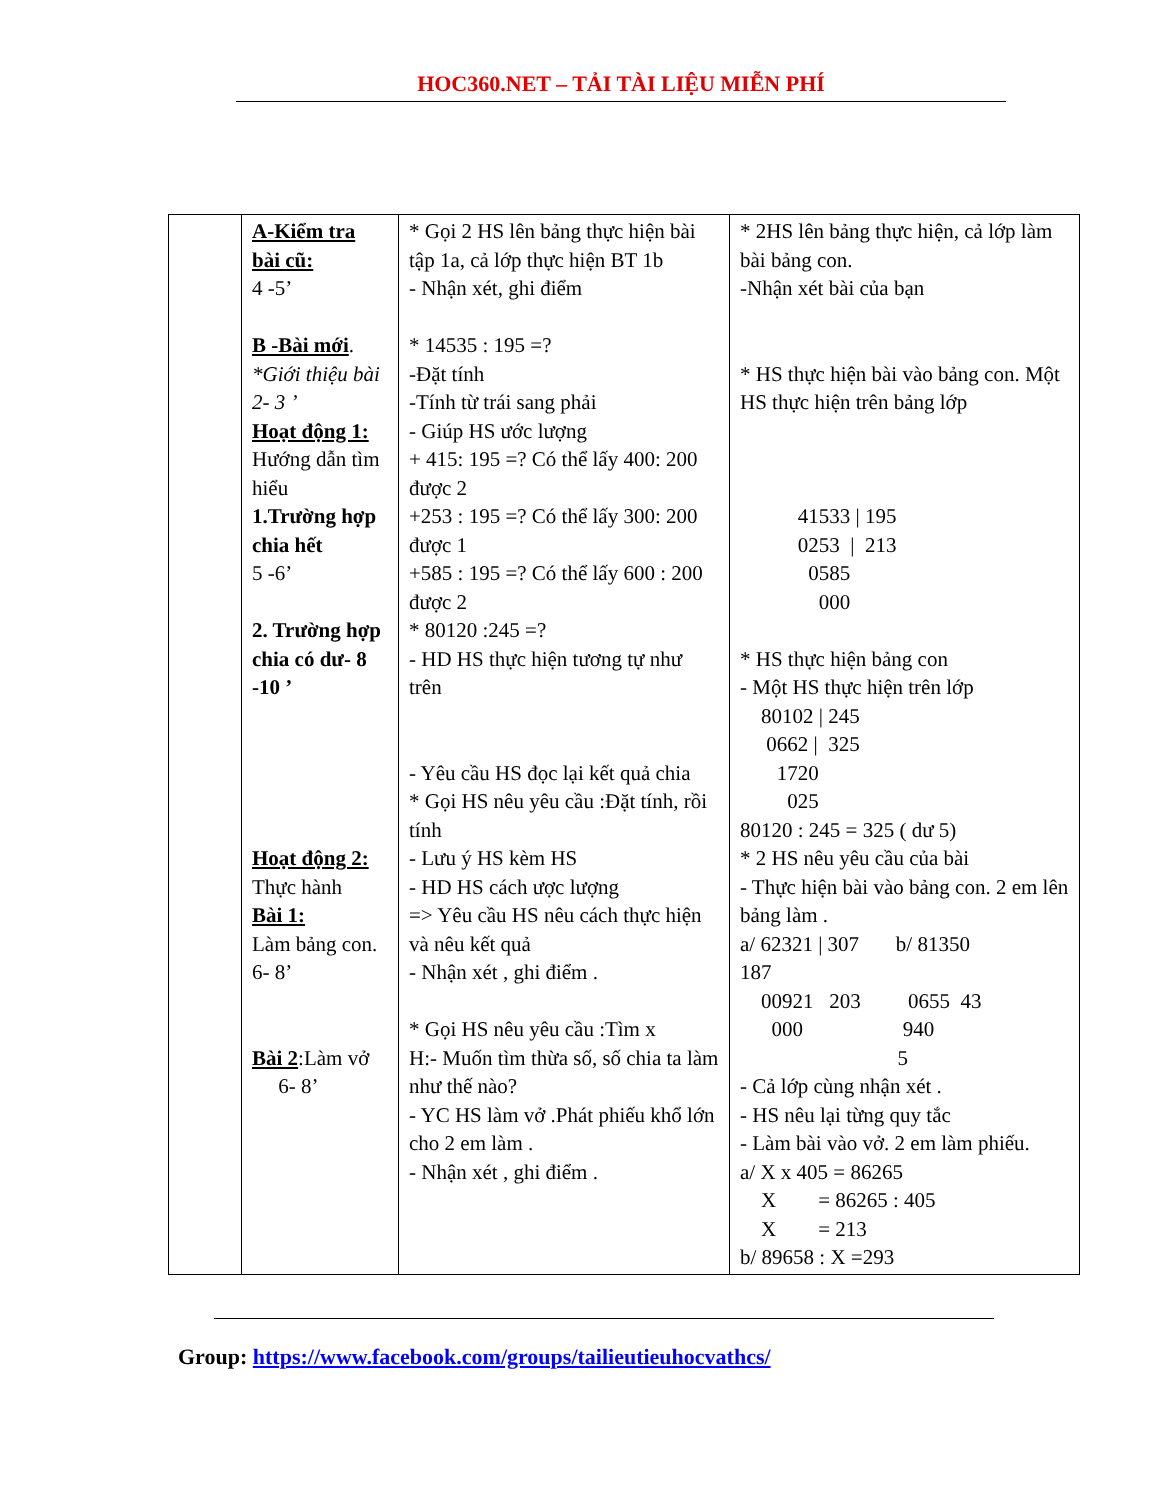HOC360.NET – TẢI TÀI LIỆU MIỄN PHÍ
| | A-Kiểm tra bài cũ: 4 -5’ B -Bài mới . *Giới thiệu bài 2- 3 ’ Hoạt động 1: Hướng dẫn tìm hiểu 1.Trường hợp chia hết 5 -6’ 2. Trường hợp chia có dư- 8 -10 ’ Hoạt động 2: Thực hành Bài 1: Làm bảng con. 6- 8’ Bài 2 :Làm vở 6- 8’ | * Gọi 2 HS lên bảng thực hiện bài tập 1a, cả lớp thực hiện BT 1b - Nhận xét, ghi điểm * 14535 : 195 =? -Đặt tính -Tính từ trái sang phải - Giúp HS ước lượng + 415: 195 =? Có thể lấy 400: 200 được 2 +253 : 195 =? Có thể lấy 300: 200 được 1 +585 : 195 =? Có thể lấy 600 : 200 được 2 * 80120 :245 =? - HD HS thực hiện tương tự như trên - Yêu cầu HS đọc lại kết quả chia * Gọi HS nêu yêu cầu :Đặt tính, rồi tính - Lưu ý HS kèm HS - HD HS cách ược lượng => Yêu cầu HS nêu cách thực hiện và nêu kết quả - Nhận xét , ghi điểm . * Gọi HS nêu yêu cầu :Tìm x H:- Muốn tìm thừa số, số chia ta làm như thế nào? - YC HS làm vở .Phát phiếu khổ lớn cho 2 em làm . - Nhận xét , ghi điểm . | * 2HS lên bảng thực hiện, cả lớp làm bài bảng con. -Nhận xét bài của bạn * HS thực hiện bài vào bảng con. Một HS thực hiện trên bảng lớp 41533 / 195 0253 / 213 0585 000 * HS thực hiện bảng con - Một HS thực hiện trên lớp 80102 / 245 0662 / 325 1720 025 80120 : 245 = 325 ( dư 5) * 2 HS nêu yêu cầu của bài - Thực hiện bài vào bảng con. 2 em lên bảng làm . a/ 62321 / 307 b/ 81350 187 00921 203 0655 43 000 940 5 - Cả lớp cùng nhận xét . - HS nêu lại từng quy tắc - Làm bài vào vở. 2 em làm phiếu. a/ X x 405 = 86265 X = 86265 : 405 X = 213 b/ 89658 : X =293 |
Group: https://www.facebook.com/groups/tailieutieuhocvathcs/